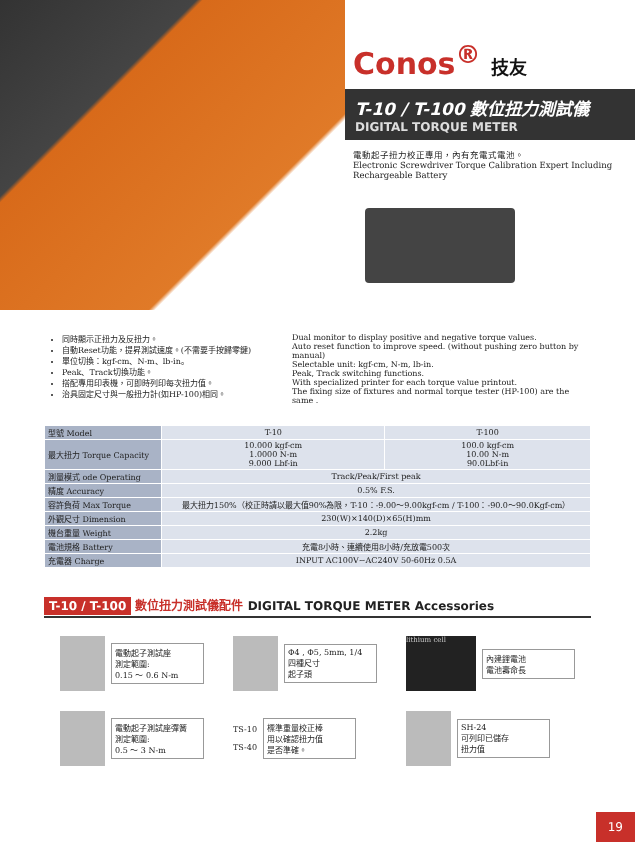Conos<sup>®</sup> 技友
T-10 / T-100 數位扭力測試儀
DIGITAL TORQUE METER
電動起子扭力校正專用，內有充電式電池。
Electronic Screwdriver Torque Calibration Expert Including Rechargeable Battery
同時顯示正扭力及反扭力。
自動Reset功能，提昇測試速度。(不需要手按歸零鍵)
單位切換：kgf-cm、N-m、lb-in。
Peak、Track切換功能。
搭配專用印表機，可即時列印每次扭力值。
治具固定尺寸與一般扭力計(如HP-100)相同。
Dual monitor to display positive and negative torque values.
Auto reset function to improve speed. (without pushing zero button by manual)
Selectable unit: kgf-cm, N-m, lb-in.
Peak, Track switching functions.
With specialized printer for each torque value printout.
The fixing size of fixtures and normal torque tester (HP-100) are the same .
| 型號 Model | T-10 | T-100 |
| 最大扭力 Torque Capacity | 10.000 kgf-cm 1.0000 N-m 9.000 Lbf-in | 100.0 kgf-cm 10.00 N-m 90.0Lbf-in |
| 測量模式 ode Operating | Track/Peak/First peak | |
| 精度 Accuracy | 0.5% F.S. | |
| 容許負荷 Max Torque | 最大扭力150%（校正時請以最大值90%為限，T-10：-9.00～9.00kgf-cm / T-100：-90.0～90.0Kgf-cm） | |
| 外觀尺寸 Dimension | 230(W)×140(D)×65(H)mm | |
| 機台重量 Weight | 2.2kg | |
| 電池規格 Battery | 充電8小時、連續使用8小時/充放電500次 | |
| 充電器 Charge | INPUT AC100V~AC240V 50-60Hz 0.5A | |
T-10 / T-100 數位扭力測試儀配件 DIGITAL TORQUE METER Accessories
電動起子測試座
測定範圍:
0.15 ～ 0.6 N-m
Φ4 , Φ5, 5mm, 1/4
四種尺寸
起子頭
lithium cell
內建鋰電池
電池壽命長
電動起子測試座彈簧
測定範圍:
0.5 ～ 3 N-m
TS-10
TS-40
標準重量校正棒
用以確認扭力值
是否準確。
SH-24
可列印已儲存
扭力值
19